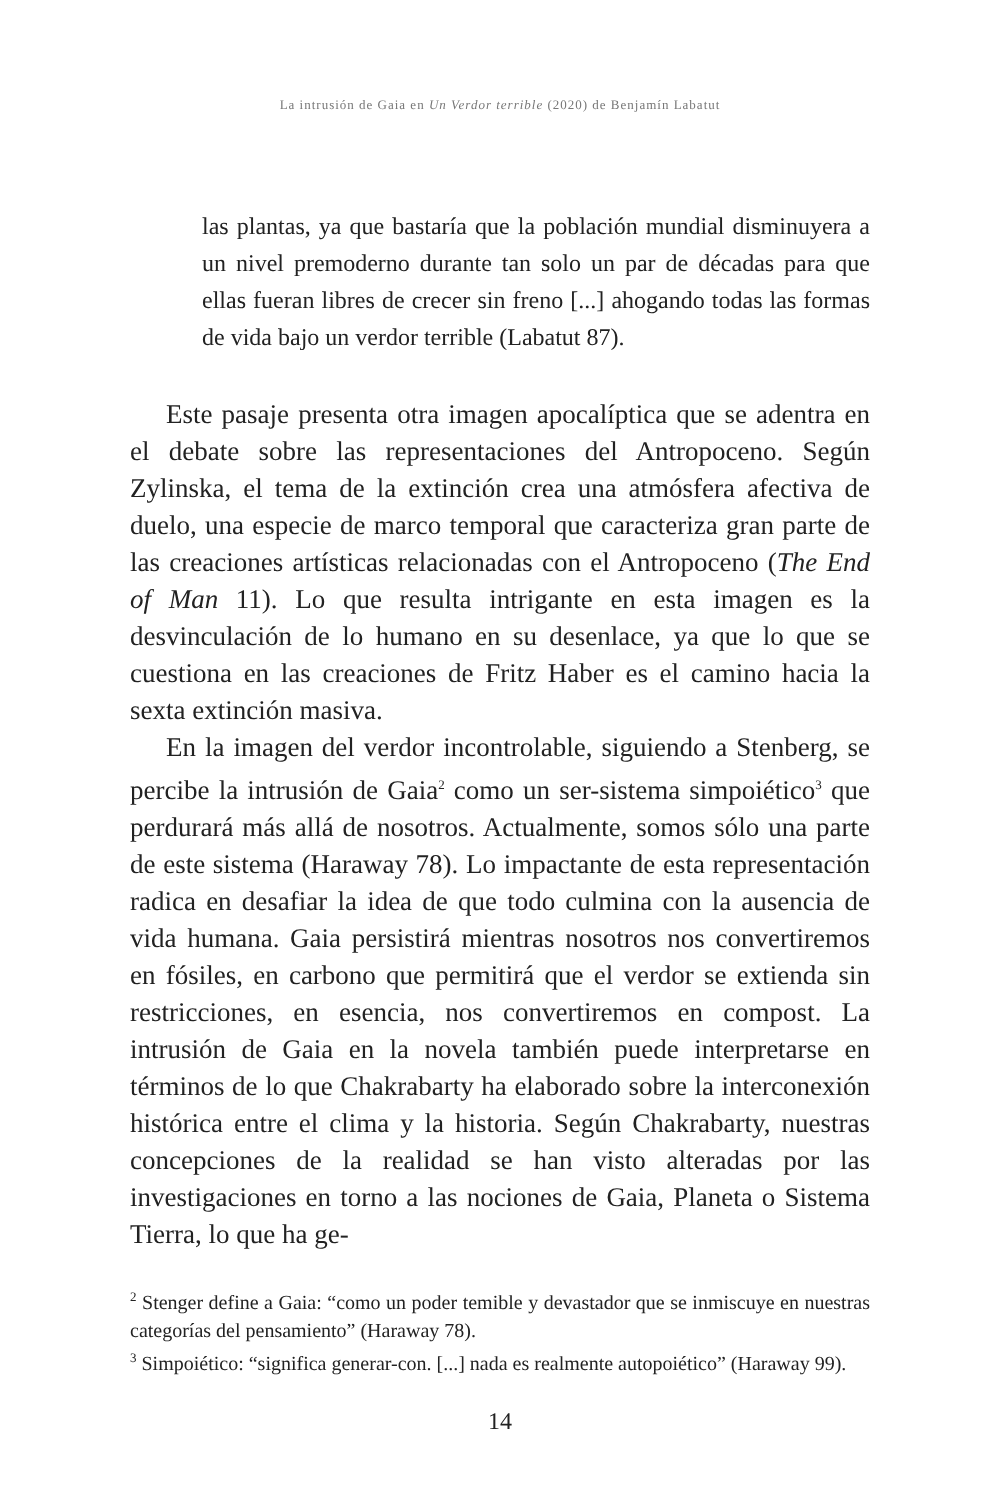La intrusión de Gaia en Un Verdor terrible (2020) de Benjamín Labatut
las plantas, ya que bastaría que la población mundial disminuyera a un nivel premoderno durante tan solo un par de décadas para que ellas fueran libres de crecer sin freno [...] ahogando todas las formas de vida bajo un verdor terrible (Labatut 87).
Este pasaje presenta otra imagen apocalíptica que se adentra en el debate sobre las representaciones del Antropoceno. Según Zylinska, el tema de la extinción crea una atmósfera afectiva de duelo, una especie de marco temporal que caracteriza gran parte de las creaciones artísticas relacionadas con el Antropoceno (The End of Man 11). Lo que resulta intrigante en esta imagen es la desvinculación de lo humano en su desenlace, ya que lo que se cuestiona en las creaciones de Fritz Haber es el camino hacia la sexta extinción masiva.
En la imagen del verdor incontrolable, siguiendo a Stenberg, se percibe la intrusión de Gaia<sup>2</sup> como un ser-sistema simpoiético<sup>3</sup> que perdurará más allá de nosotros. Actualmente, somos sólo una parte de este sistema (Haraway 78). Lo impactante de esta representación radica en desafiar la idea de que todo culmina con la ausencia de vida humana. Gaia persistirá mientras nosotros nos convertiremos en fósiles, en carbono que permitirá que el verdor se extienda sin restricciones, en esencia, nos convertiremos en compost. La intrusión de Gaia en la novela también puede interpretarse en términos de lo que Chakrabarty ha elaborado sobre la interconexión histórica entre el clima y la historia. Según Chakrabarty, nuestras concepciones de la realidad se han visto alteradas por las investigaciones en torno a las nociones de Gaia, Planeta o Sistema Tierra, lo que ha ge-
<sup>2</sup> Stenger define a Gaia: “como un poder temible y devastador que se inmiscuye en nuestras categorías del pensamiento” (Haraway 78).
<sup>3</sup> Simpoiético: “significa generar-con. [...] nada es realmente autopoiético” (Haraway 99).
14